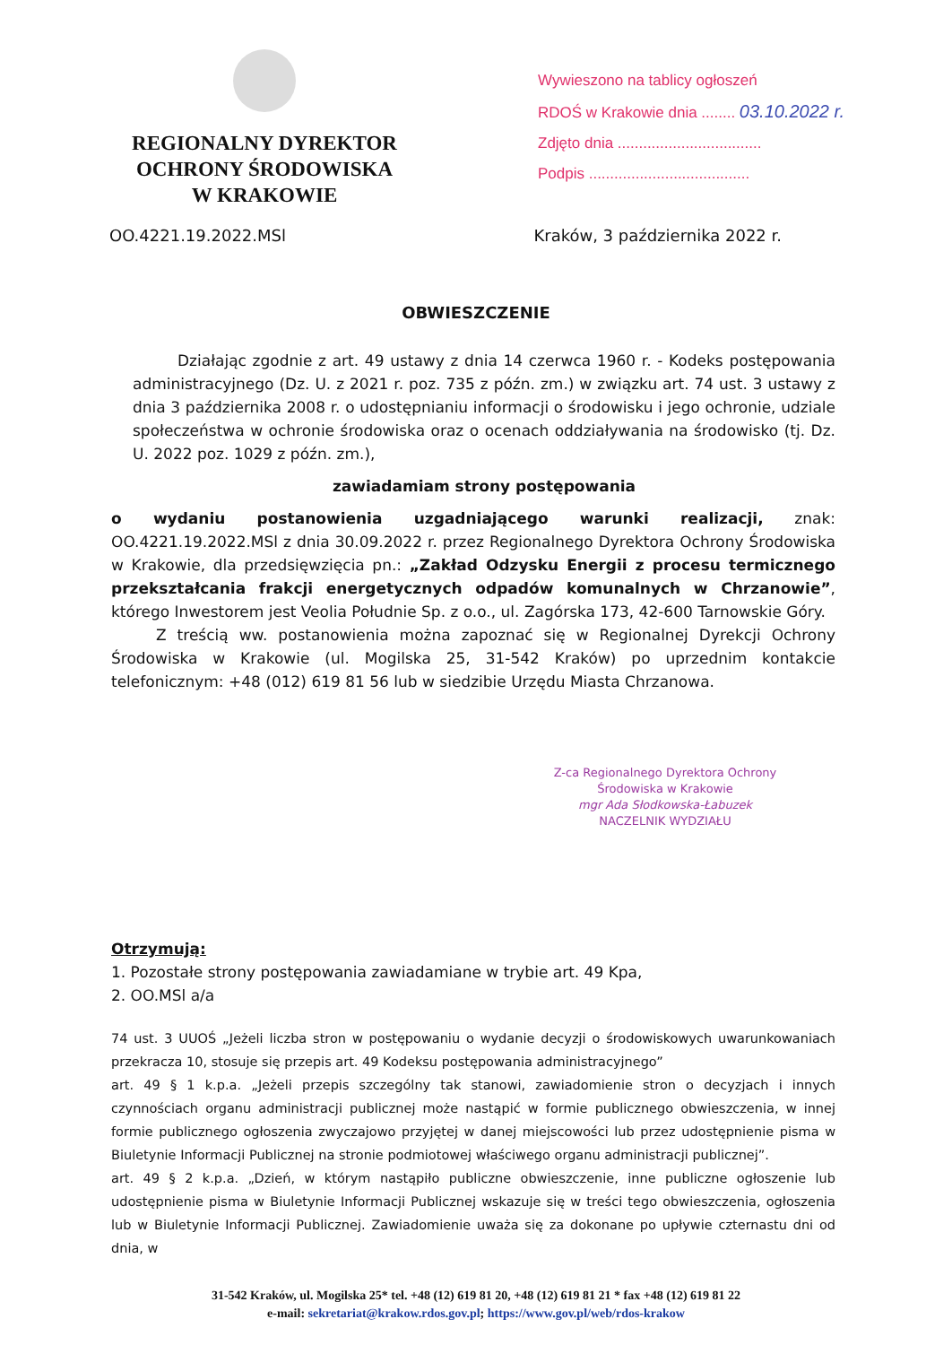REGIONALNY DYREKTOR
OCHRONY ŚRODOWISKA
W KRAKOWIE
Wywieszono na tablicy ogłoszeń
RDOŚ w Krakowie dnia ........ 03.10.2022 r.
Zdjęto dnia ..................................
Podpis ......................................
OO.4221.19.2022.MSl Kraków, 3 października 2022 r.
OBWIESZCZENIE
Działając zgodnie z art. 49 ustawy z dnia 14 czerwca 1960 r. - Kodeks postępowania administracyjnego (Dz. U. z 2021 r. poz. 735 z późn. zm.) w związku art. 74 ust. 3 ustawy z dnia 3 października 2008 r. o udostępnianiu informacji o środowisku i jego ochronie, udziale społeczeństwa w ochronie środowiska oraz o ocenach oddziaływania na środowisko (tj. Dz. U. 2022 poz. 1029 z późn. zm.),
zawiadamiam strony postępowania
o wydaniu postanowienia uzgadniającego warunki realizacji, znak: OO.4221.19.2022.MSl z dnia 30.09.2022 r. przez Regionalnego Dyrektora Ochrony Środowiska w Krakowie, dla przedsięwzięcia pn.: „Zakład Odzysku Energii z procesu termicznego przekształcania frakcji energetycznych odpadów komunalnych w Chrzanowie”, którego Inwestorem jest Veolia Południe Sp. z o.o., ul. Zagórska 173, 42-600 Tarnowskie Góry.
Z treścią ww. postanowienia można zapoznać się w Regionalnej Dyrekcji Ochrony Środowiska w Krakowie (ul. Mogilska 25, 31-542 Kraków) po uprzednim kontakcie telefonicznym: +48 (012) 619 81 56 lub w siedzibie Urzędu Miasta Chrzanowa.
Z-ca Regionalnego Dyrektora Ochrony Środowiska w Krakowie
mgr Ada Słodkowska-Łabuzek
NACZELNIK WYDZIAŁU
Otrzymują:
1. Pozostałe strony postępowania zawiadamiane w trybie art. 49 Kpa,
2. OO.MSl a/a
74 ust. 3 UUOŚ „Jeżeli liczba stron w postępowaniu o wydanie decyzji o środowiskowych uwarunkowaniach przekracza 10, stosuje się przepis art. 49 Kodeksu postępowania administracyjnego”
art. 49 § 1 k.p.a. „Jeżeli przepis szczególny tak stanowi, zawiadomienie stron o decyzjach i innych czynnościach organu administracji publicznej może nastąpić w formie publicznego obwieszczenia, w innej formie publicznego ogłoszenia zwyczajowo przyjętej w danej miejscowości lub przez udostępnienie pisma w Biuletynie Informacji Publicznej na stronie podmiotowej właściwego organu administracji publicznej”.
art. 49 § 2 k.p.a. „Dzień, w którym nastąpiło publiczne obwieszczenie, inne publiczne ogłoszenie lub udostępnienie pisma w Biuletynie Informacji Publicznej wskazuje się w treści tego obwieszczenia, ogłoszenia lub w Biuletynie Informacji Publicznej. Zawiadomienie uważa się za dokonane po upływie czternastu dni od dnia, w
31-542 Kraków, ul. Mogilska 25* tel. +48 (12) 619 81 20, +48 (12) 619 81 21 * fax +48 (12) 619 81 22
e-mail: sekretariat@krakow.rdos.gov.pl; https://www.gov.pl/web/rdos-krakow